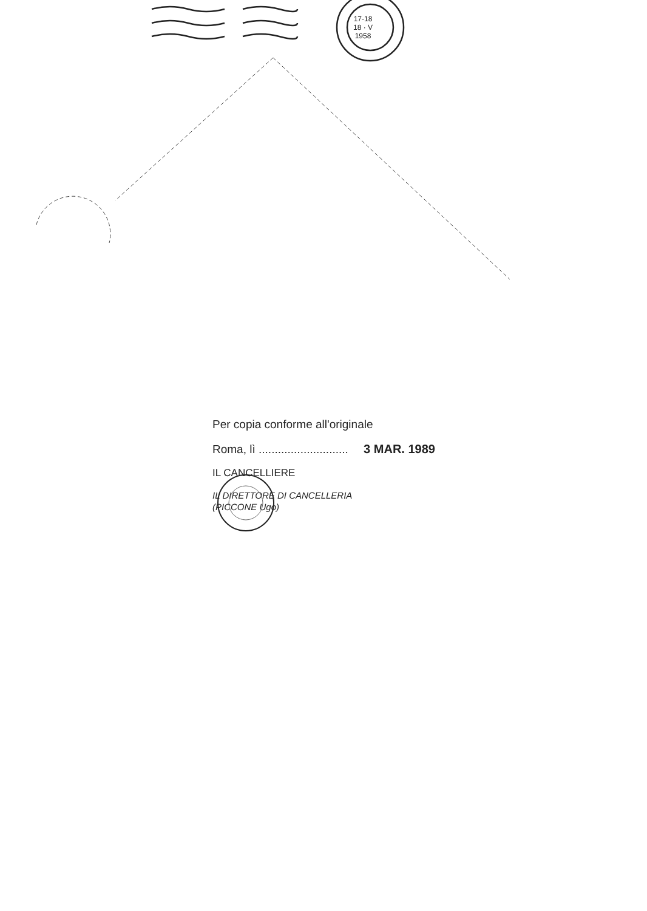17-18
18 · V
1958
Per copia conforme all'originale
Roma, lì ............................ 3 MAR. 1989
IL CANCELLIERE
IL DIRETTORE DI CANCELLERIA
(PICCONE Ugo)